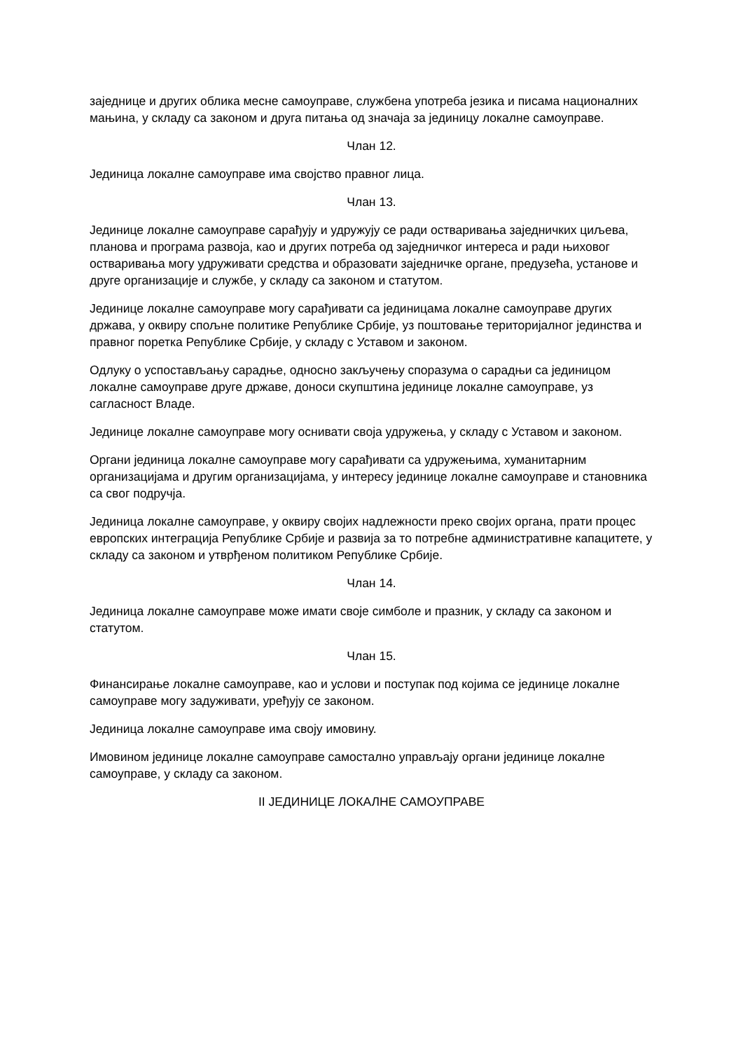заједнице и других облика месне самоуправе, службена употреба језика и писама националних мањина, у складу са законом и друга питања од значаја за јединицу локалне самоуправе.
Члан 12.
Јединица локалне самоуправе има својство правног лица.
Члан 13.
Јединице локалне самоуправе сарађују и удружују се ради остваривања заједничких циљева, планова и програма развоја, као и других потреба од заједничког интереса и ради њиховог остваривања могу удруживати средства и образовати заједничке органе, предузећа, установе и друге организације и службе, у складу са законом и статутом.
Јединице локалне самоуправе могу сарађивати са јединицама локалне самоуправе других држава, у оквиру спољне политике Републике Србије, уз поштовање територијалног јединства и правног поретка Републике Србије, у складу с Уставом и законом.
Одлуку о успостављању сарадње, односно закључењу споразума о сарадњи са јединицом локалне самоуправе друге државе, доноси скупштина јединице локалне самоуправе, уз сагласност Владе.
Јединице локалне самоуправе могу оснивати своја удружења, у складу с Уставом и законом.
Органи јединица локалне самоуправе могу сарађивати са удружењима, хуманитарним организацијама и другим организацијама, у интересу јединице локалне самоуправе и становника са свог подручја.
Јединица локалне самоуправе, у оквиру својих надлежности преко својих органа, прати процес европских интеграција Републике Србије и развија за то потребне административне капацитете, у складу са законом и утврђеном политиком Републике Србије.
Члан 14.
Јединица локалне самоуправе може имати своје симболе и празник, у складу са законом и статутом.
Члан 15.
Финансирање локалне самоуправе, као и услови и поступак под којима се јединице локалне самоуправе могу задуживати, уређују се законом.
Јединица локалне самоуправе има своју имовину.
Имовином јединице локалне самоуправе самостално управљају органи јединице локалне самоуправе, у складу са законом.
II ЈЕДИНИЦЕ ЛОКАЛНЕ САМОУПРАВЕ